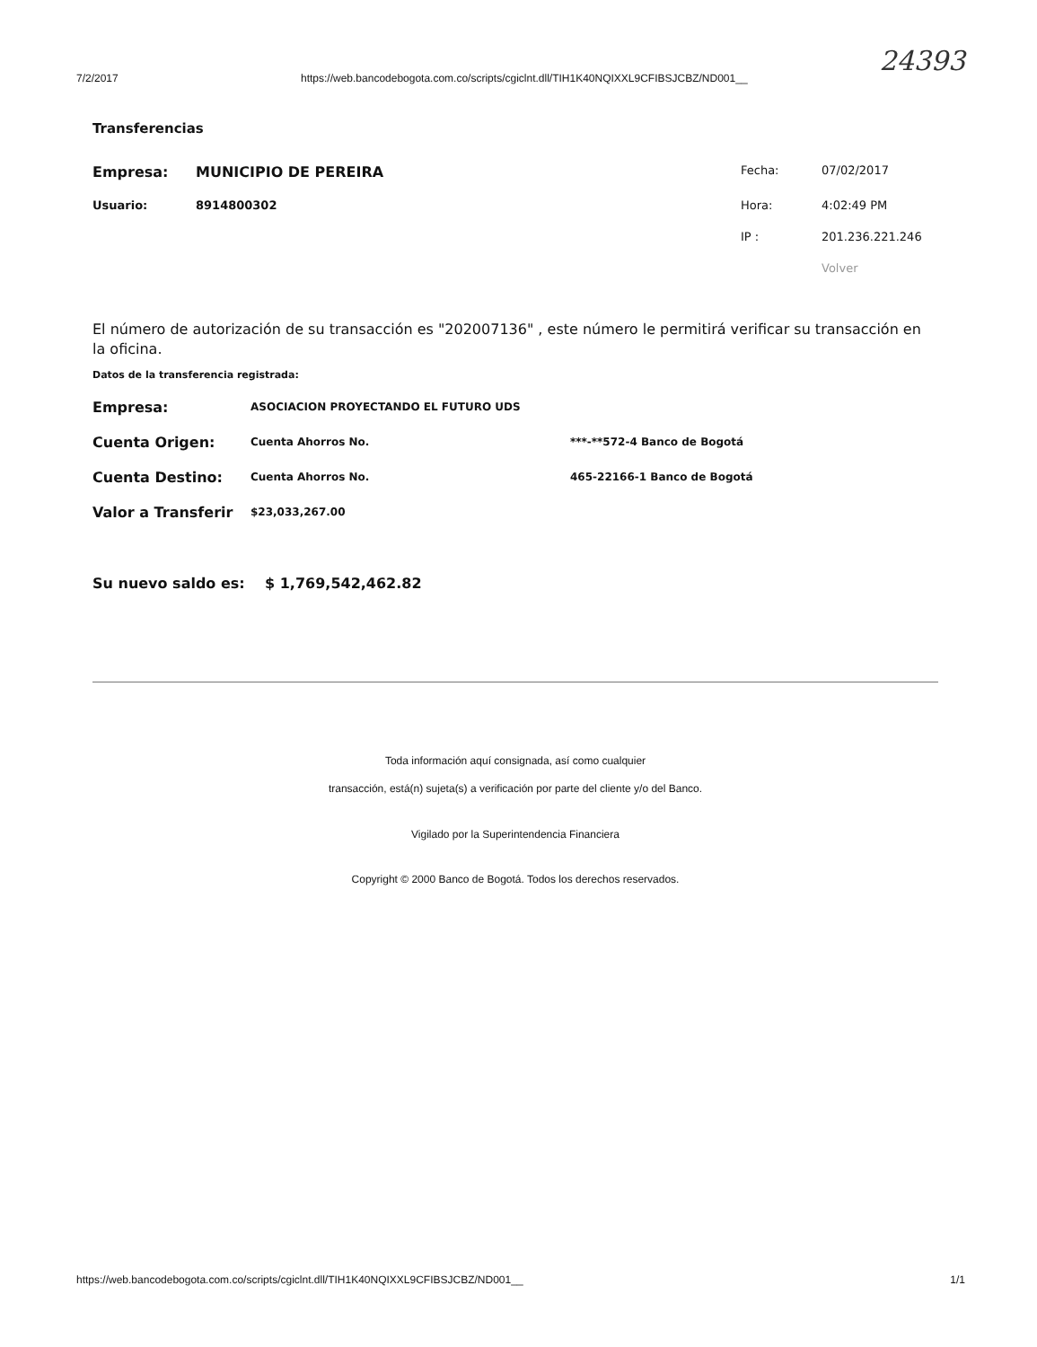7/2/2017 https://web.bancodebogota.com.co/scripts/cgiclnt.dll/TIH1K40NQIXXL9CFIBSJCBZ/ND001__
24393
Transferencias
| Empresa: | MUNICIPIO DE PEREIRA | Fecha: | 07/02/2017 |
| Usuario: | 8914800302 | Hora: | 4:02:49 PM |
| | | IP : | 201.236.221.246 |
| | | | Volver |
El número de autorización de su transacción es "202007136" , este número le permitirá verificar su transacción en la oficina.
Datos de la transferencia registrada:
| Empresa: | ASOCIACION PROYECTANDO EL FUTURO UDS | |
| Cuenta Origen: | Cuenta Ahorros No. | ***-**572-4 Banco de Bogotá |
| Cuenta Destino: | Cuenta Ahorros No. | 465-22166-1 Banco de Bogotá |
| Valor a Transferir | $23,033,267.00 | |
Su nuevo saldo es: $ 1,769,542,462.82
Toda información aquí consignada, así como cualquier
transacción, está(n) sujeta(s) a verificación por parte del cliente y/o del Banco.
Vigilado por la Superintendencia Financiera
Copyright © 2000 Banco de Bogotá. Todos los derechos reservados.
https://web.bancodebogota.com.co/scripts/cgiclnt.dll/TIH1K40NQIXXL9CFIBSJCBZ/ND001__ 1/1